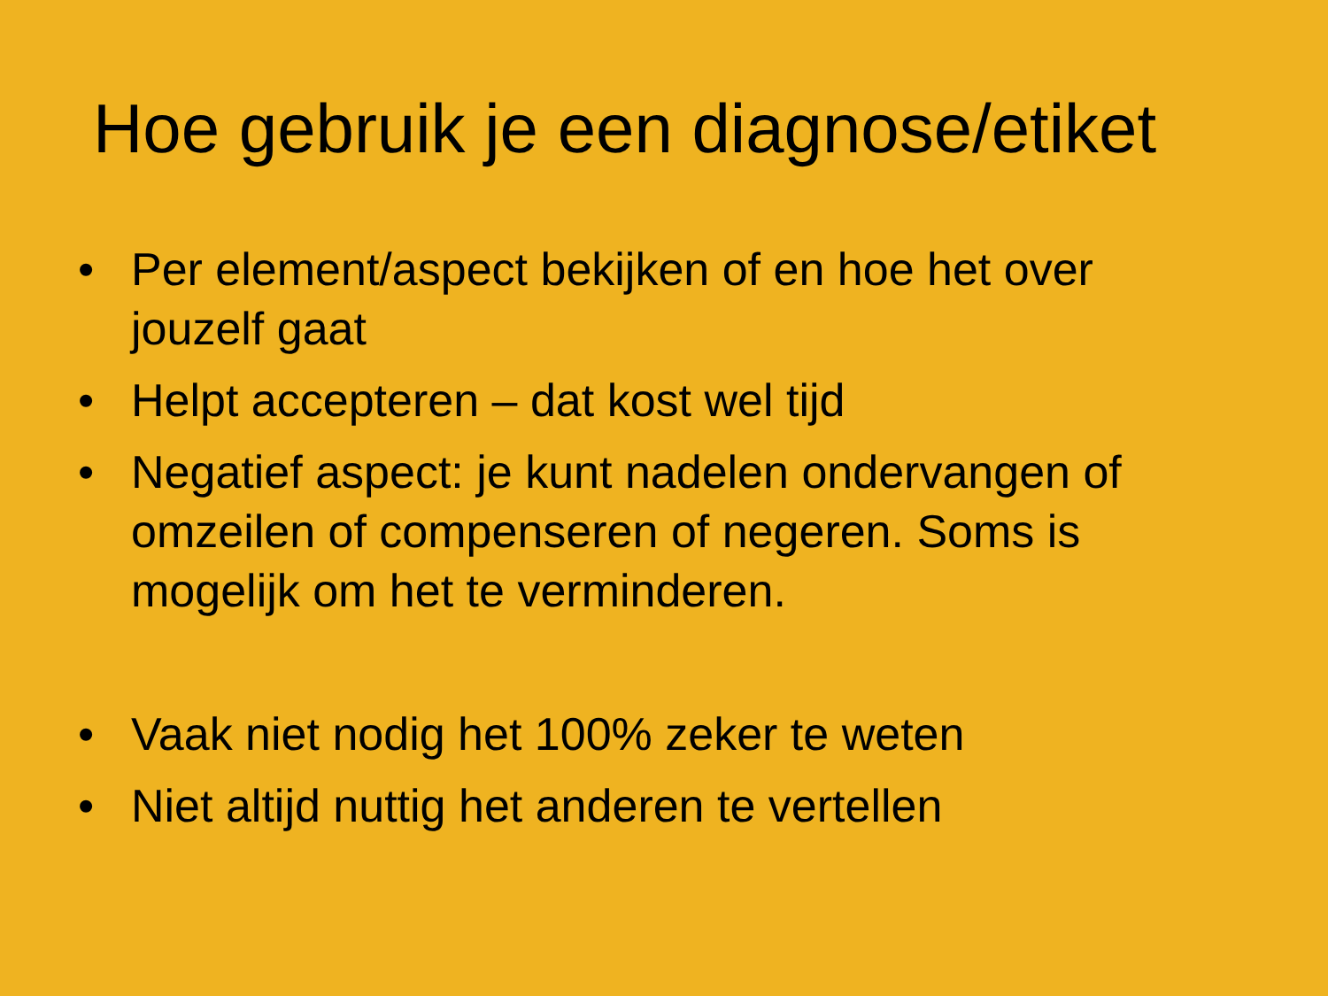Hoe gebruik je een diagnose/etiket
• Per element/aspect bekijken of en hoe het over jouzelf gaat
• Helpt accepteren – dat kost wel tijd
• Negatief aspect: je kunt nadelen ondervangen of omzeilen of compenseren of negeren. Soms is mogelijk om het te verminderen.
• Vaak niet nodig het 100% zeker te weten
• Niet altijd nuttig het anderen te vertellen